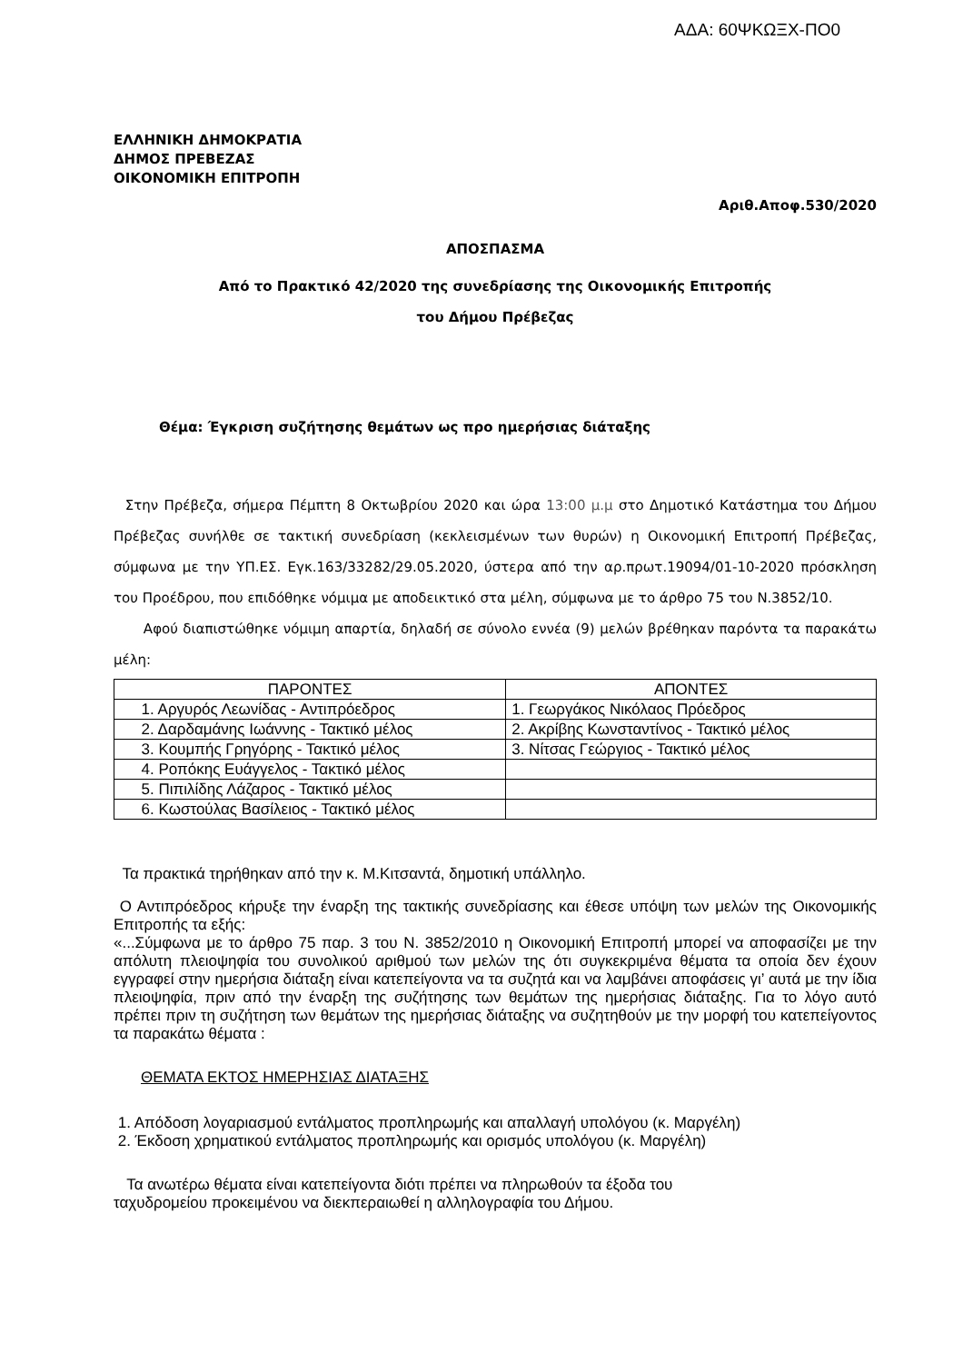ΑΔΑ: 60ΨΚΩΞΧ-ΠΟ0
ΕΛΛΗΝΙΚΗ ΔΗΜΟΚΡΑΤΙΑ
ΔΗΜΟΣ ΠΡΕΒΕΖΑΣ
ΟΙΚΟΝΟΜΙΚΗ ΕΠΙΤΡΟΠΗ
Αριθ.Αποφ.530/2020
ΑΠΟΣΠΑΣΜΑ
Από το Πρακτικό 42/2020 της συνεδρίασης της Οικονομικής Επιτροπής
του Δήμου Πρέβεζας
Θέμα: Έγκριση συζήτησης θεμάτων ως προ ημερήσιας διάταξης
Στην Πρέβεζα, σήμερα Πέμπτη 8 Οκτωβρίου 2020 και ώρα 13:00 μ.μ στο Δημοτικό Κατάστημα του Δήμου Πρέβεζας συνήλθε σε τακτική συνεδρίαση (κεκλεισμένων των θυρών) η Οικονομική Επιτροπή Πρέβεζας, σύμφωνα με την ΥΠ.ΕΣ. Εγκ.163/33282/29.05.2020, ύστερα από την αρ.πρωτ.19094/01-10-2020 πρόσκληση του Προέδρου, που επιδόθηκε νόμιμα με αποδεικτικό στα μέλη, σύμφωνα με το άρθρο 75 του Ν.3852/10.
Αφού διαπιστώθηκε νόμιμη απαρτία, δηλαδή σε σύνολο εννέα (9) μελών βρέθηκαν παρόντα τα παρακάτω μέλη:
| ΠΑΡΟΝΤΕΣ | ΑΠΟΝΤΕΣ |
| --- | --- |
| 1. Αργυρός Λεωνίδας - Αντιπρόεδρος | 1. Γεωργάκος Νικόλαος Πρόεδρος |
| 2. Δαρδαμάνης Ιωάννης - Τακτικό μέλος | 2. Ακρίβης Κωνσταντίνος - Τακτικό μέλος |
| 3. Κουμπής Γρηγόρης - Τακτικό μέλος | 3. Νίτσας Γεώργιος - Τακτικό μέλος |
| 4. Ροπόκης Ευάγγελος - Τακτικό μέλος | |
| 5. Πιπιλίδης Λάζαρος - Τακτικό μέλος | |
| 6. Κωστούλας Βασίλειος - Τακτικό μέλος | |
Τα πρακτικά τηρήθηκαν από την κ. Μ.Κιτσαντά, δημοτική υπάλληλο.
Ο Αντιπρόεδρος κήρυξε την έναρξη της τακτικής συνεδρίασης και έθεσε υπόψη των μελών της Οικονομικής Επιτροπής τα εξής:
«...Σύμφωνα με το άρθρο 75 παρ. 3 του Ν. 3852/2010 η Οικονομική Επιτροπή μπορεί να αποφασίζει με την απόλυτη πλειοψηφία του συνολικού αριθμού των μελών της ότι συγκεκριμένα θέματα τα οποία δεν έχουν εγγραφεί στην ημερήσια διάταξη είναι κατεπείγοντα να τα συζητά και να λαμβάνει αποφάσεις γι’ αυτά με την ίδια πλειοψηφία, πριν από την έναρξη της συζήτησης των θεμάτων της ημερήσιας διάταξης. Για το λόγο αυτό πρέπει πριν τη συζήτηση των θεμάτων της ημερήσιας διάταξης να συζητηθούν με την μορφή του κατεπείγοντος τα παρακάτω θέματα :
ΘΕΜΑΤΑ ΕΚΤΟΣ ΗΜΕΡΗΣΙΑΣ ΔΙΑΤΑΞΗΣ
1. Απόδοση λογαριασμού εντάλματος προπληρωμής και απαλλαγή υπολόγου (κ. Μαργέλη)
2. Έκδοση χρηματικού εντάλματος προπληρωμής και ορισμός υπολόγου (κ. Μαργέλη)
Τα ανωτέρω θέματα είναι κατεπείγοντα διότι πρέπει να πληρωθούν τα έξοδα του
ταχυδρομείου προκειμένου να διεκπεραιωθεί η αλληλογραφία του Δήμου.